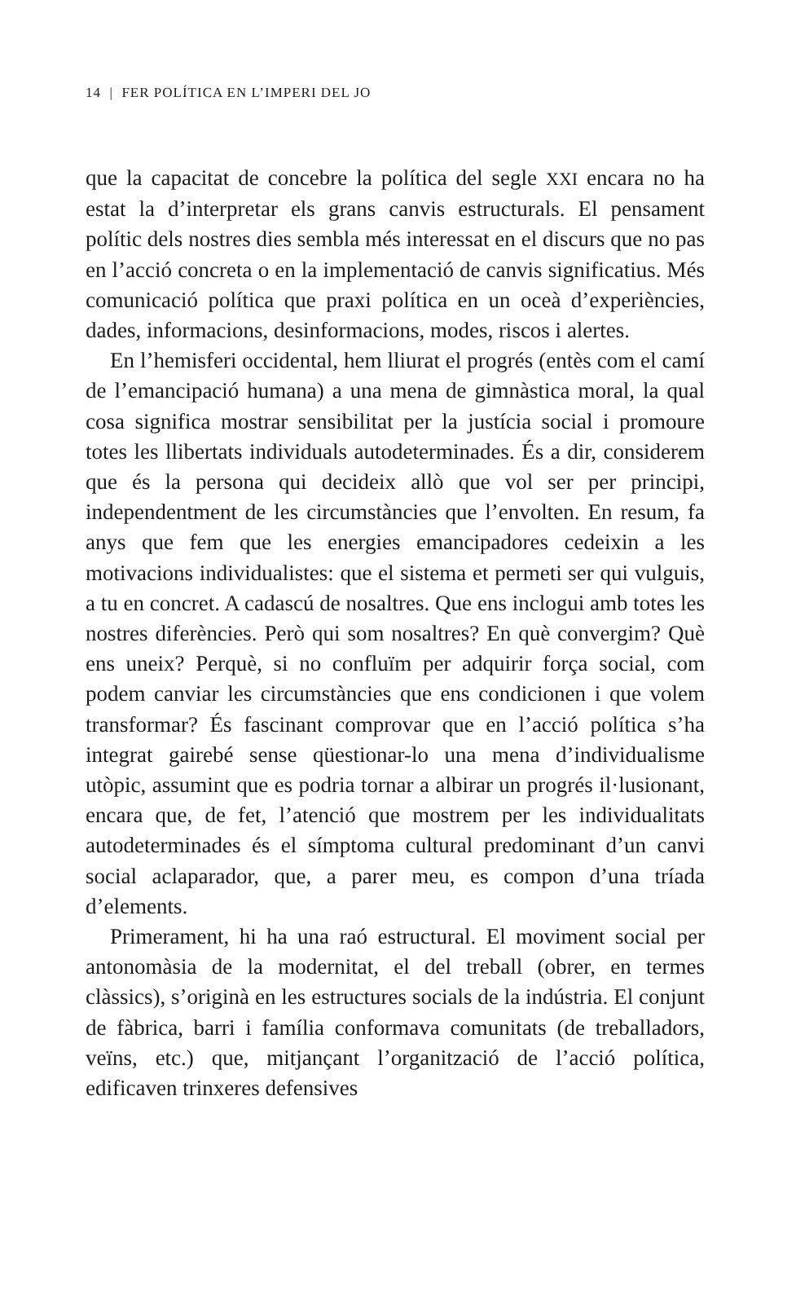14 | FER POLÍTICA EN L’IMPERI DEL JO
que la capacitat de concebre la política del segle XXI encara no ha estat la d’interpretar els grans canvis estructurals. El pensament polític dels nostres dies sembla més interessat en el discurs que no pas en l’acció concreta o en la implementació de canvis significatius. Més comunicació política que praxi política en un oceà d’experiències, dades, informacions, desinformacions, modes, riscos i alertes.
En l’hemisferi occidental, hem lliurat el progrés (entès com el camí de l’emancipació humana) a una mena de gimnàstica moral, la qual cosa significa mostrar sensibilitat per la justícia social i promoure totes les llibertats individuals autodeterminades. És a dir, considerem que és la persona qui decideix allò que vol ser per principi, independentment de les circumstàncies que l’envolten. En resum, fa anys que fem que les energies emancipadores cedeixin a les motivacions individualistes: que el sistema et permeti ser qui vulguis, a tu en concret. A cadascú de nosaltres. Que ens inclogui amb totes les nostres diferències. Però qui som nosaltres? En què convergim? Què ens uneix? Perquè, si no confluïm per adquirir força social, com podem canviar les circumstàncies que ens condicionen i que volem transformar? És fascinant comprovar que en l’acció política s’ha integrat gairebé sense qüestionar-lo una mena d’individualisme utòpic, assumint que es podria tornar a albirar un progrés il·lusionant, encara que, de fet, l’atenció que mostrem per les individualitats autodeterminades és el símptoma cultural predominant d’un canvi social aclaparador, que, a parer meu, es compon d’una tríada d’elements.
Primerament, hi ha una raó estructural. El moviment social per antonomàsia de la modernitat, el del treball (obrer, en termes clàssics), s’originà en les estructures socials de la indústria. El conjunt de fàbrica, barri i família conformava comunitats (de treballadors, veïns, etc.) que, mitjançant l’organització de l’acció política, edificaven trinxeres defensives